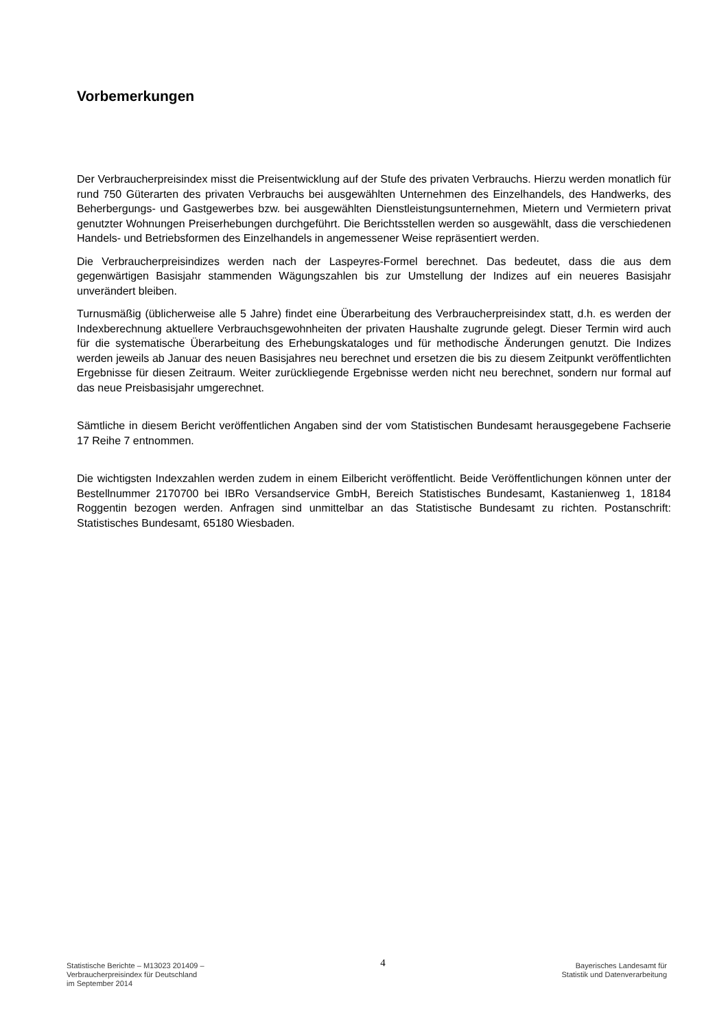Vorbemerkungen
Der Verbraucherpreisindex misst die Preisentwicklung auf der Stufe des privaten Verbrauchs. Hierzu werden monatlich für rund 750 Güterarten des privaten Verbrauchs bei ausgewählten Unternehmen des Einzelhandels, des Handwerks, des Beherbergungs- und Gastgewerbes bzw. bei ausgewählten Dienstleistungsunternehmen, Mietern und Vermietern privat genutzter Wohnungen Preiserhebungen durchgeführt. Die Berichtsstellen werden so ausgewählt, dass die verschiedenen Handels- und Betriebsformen des Einzelhandels in angemessener Weise repräsentiert werden.
Die Verbraucherpreisindizes werden nach der Laspeyres-Formel berechnet. Das bedeutet, dass die aus dem gegenwärtigen Basisjahr stammenden Wägungszahlen bis zur Umstellung der Indizes auf ein neueres Basisjahr unverändert bleiben.
Turnusmäßig (üblicherweise alle 5 Jahre) findet eine Überarbeitung des Verbraucherpreisindex statt, d.h. es werden der Indexberechnung aktuellere Verbrauchsgewohnheiten der privaten Haushalte zugrunde gelegt. Dieser Termin wird auch für die systematische Überarbeitung des Erhebungskataloges und für methodische Änderungen genutzt. Die Indizes werden jeweils ab Januar des neuen Basisjahres neu berechnet und ersetzen die bis zu diesem Zeitpunkt veröffentlichten Ergebnisse für diesen Zeitraum. Weiter zurückliegende Ergebnisse werden nicht neu berechnet, sondern nur formal auf das neue Preisbasisjahr umgerechnet.
Sämtliche in diesem Bericht veröffentlichen Angaben sind der vom Statistischen Bundesamt herausgegebene Fachserie 17 Reihe 7 entnommen.
Die wichtigsten Indexzahlen werden zudem in einem Eilbericht veröffentlicht. Beide Veröffentlichungen können unter der Bestellnummer 2170700 bei IBRo Versandservice GmbH, Bereich Statistisches Bundesamt, Kastanienweg 1, 18184 Roggentin bezogen werden. Anfragen sind unmittelbar an das Statistische Bundesamt zu richten. Postanschrift: Statistisches Bundesamt, 65180 Wiesbaden.
Statistische Berichte – M13023 201409 –
Verbraucherpreisindex für Deutschland
im September 2014
4
Bayerisches Landesamt für
Statistik und Datenverarbeitung